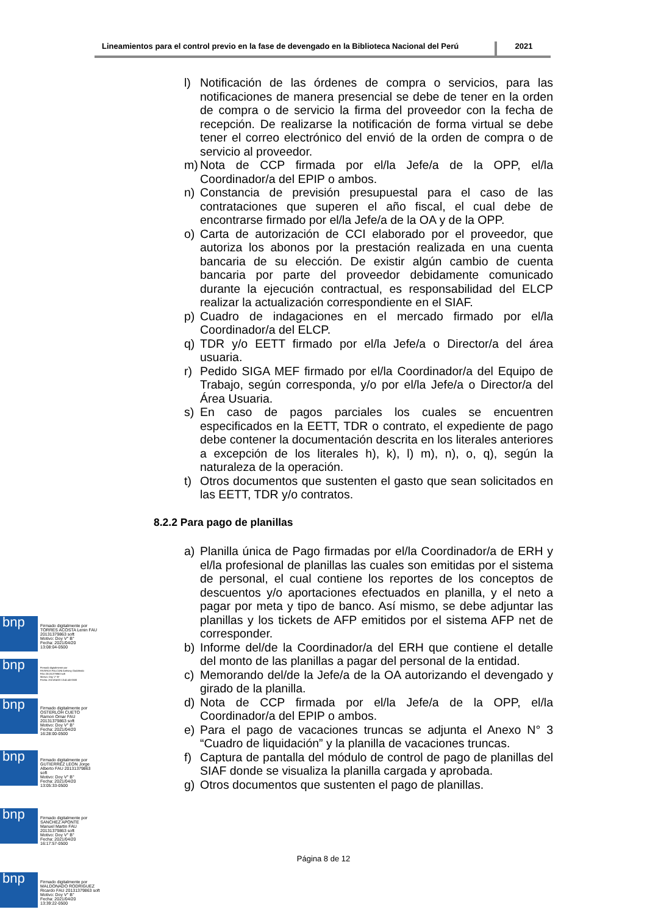Lineamientos para el control previo en la fase de devengado en la Biblioteca Nacional del Perú
2021
l) Notificación de las órdenes de compra o servicios, para las notificaciones de manera presencial se debe de tener en la orden de compra o de servicio la firma del proveedor con la fecha de recepción. De realizarse la notificación de forma virtual se debe tener el correo electrónico del envió de la orden de compra o de servicio al proveedor.
m) Nota de CCP firmada por el/la Jefe/a de la OPP, el/la Coordinador/a del EPIP o ambos.
n) Constancia de previsión presupuestal para el caso de las contrataciones que superen el año fiscal, el cual debe de encontrarse firmado por el/la Jefe/a de la OA y de la OPP.
o) Carta de autorización de CCI elaborado por el proveedor, que autoriza los abonos por la prestación realizada en una cuenta bancaria de su elección. De existir algún cambio de cuenta bancaria por parte del proveedor debidamente comunicado durante la ejecución contractual, es responsabilidad del ELCP realizar la actualización correspondiente en el SIAF.
p) Cuadro de indagaciones en el mercado firmado por el/la Coordinador/a del ELCP.
q) TDR y/o EETT firmado por el/la Jefe/a o Director/a del área usuaria.
r) Pedido SIGA MEF firmado por el/la Coordinador/a del Equipo de Trabajo, según corresponda, y/o por el/la Jefe/a o Director/a del Área Usuaria.
s) En caso de pagos parciales los cuales se encuentren especificados en la EETT, TDR o contrato, el expediente de pago debe contener la documentación descrita en los literales anteriores a excepción de los literales h), k), l) m), n), o, q), según la naturaleza de la operación.
t) Otros documentos que sustenten el gasto que sean solicitados en las EETT, TDR y/o contratos.
8.2.2 Para pago de planillas
a) Planilla única de Pago firmadas por el/la Coordinador/a de ERH y el/la profesional de planillas las cuales son emitidas por el sistema de personal, el cual contiene los reportes de los conceptos de descuentos y/o aportaciones efectuados en planilla, y el neto a pagar por meta y tipo de banco. Así mismo, se debe adjuntar las planillas y los tickets de AFP emitidos por el sistema AFP net de corresponder.
b) Informe del/de la Coordinador/a del ERH que contiene el detalle del monto de las planillas a pagar del personal de la entidad.
c) Memorando del/de la Jefe/a de la OA autorizando el devengado y girado de la planilla.
d) Nota de CCP firmada por el/la Jefe/a de la OPP, el/la Coordinador/a del EPIP o ambos.
e) Para el pago de vacaciones truncas se adjunta el Anexo N° 3 “Cuadro de liquidación” y la planilla de vacaciones truncas.
f) Captura de pantalla del módulo de control de pago de planillas del SIAF donde se visualiza la planilla cargada y aprobada.
g) Otros documentos que sustenten el pago de planillas.
bnp
Firmado digitalmente por
TORRES ACOSTA Lenin FAU
20131379863 soft
Motivo: Doy V° B°
Fecha: 2021/04/20
13:08:04-0500
bnp
Firmado digitalmente por
RIVEROS FALCONI Anthony Godofredo
FAU 20131379863 soft
Motivo: Doy V° B°
Fecha: 2021/04/20 13:41:45-0500
bnp
Firmado digitalmente por
OSTERLOH CUETO
Ramon Omar FAU
20131379863 soft
Motivo: Doy V° B°
Fecha: 2021/04/20
16:28:00-0500
bnp
Firmado digitalmente por
GUTIERREZ LEON Jorge
Alberto FAU 20131379863
soft
Motivo: Doy V° B°
Fecha: 2021/04/20
13:05:33-0500
bnp
Firmado digitalmente por
SANCHEZ APONTE
Manuel Martin FAU
20131379863 soft
Motivo: Doy V° B°
Fecha: 2021/04/20
16:17:57-0500
Página 8 de 12
bnp
Firmado digitalmente por
MALDONADO RODRIGUEZ
Ricardo FAU 20131379863 soft
Motivo: Doy V° B°
Fecha: 2021/04/20
13:39:22-0500